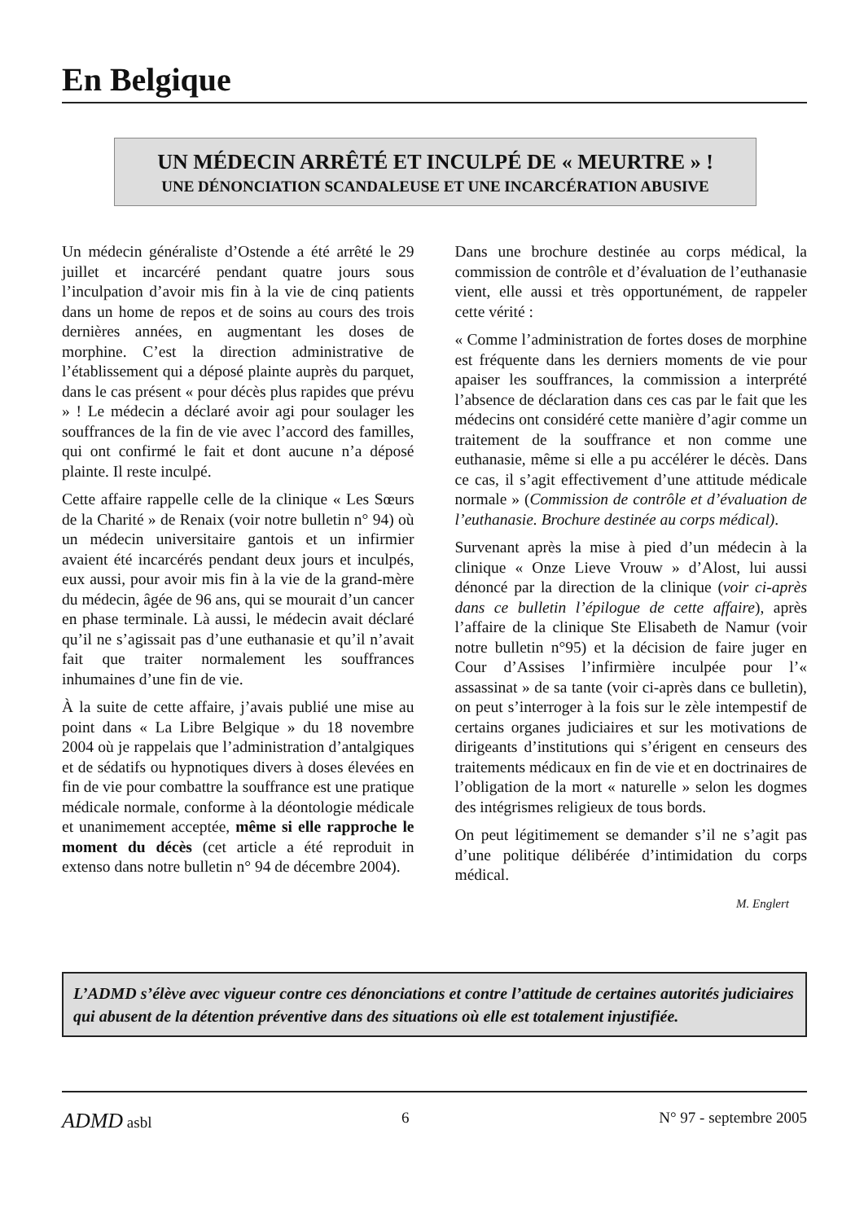En Belgique
UN MÉDECIN ARRÊTÉ ET INCULPÉ DE « MEURTRE » !
UNE DÉNONCIATION SCANDALEUSE ET UNE INCARCÉRATION ABUSIVE
Un médecin généraliste d’Ostende a été arrêté le 29 juillet et incarcéré pendant quatre jours sous l’inculpation d’avoir mis fin à la vie de cinq patients dans un home de repos et de soins au cours des trois dernières années, en augmentant les doses de morphine. C’est la direction administrative de l’établissement qui a déposé plainte auprès du parquet, dans le cas présent « pour décès plus rapides que prévu » ! Le médecin a déclaré avoir agi pour soulager les souffrances de la fin de vie avec l’accord des familles, qui ont confirmé le fait et dont aucune n’a déposé plainte. Il reste inculpé.
Cette affaire rappelle celle de la clinique « Les Sœurs de la Charité » de Renaix (voir notre bulletin n° 94) où un médecin universitaire gantois et un infirmier avaient été incarcérés pendant deux jours et inculpés, eux aussi, pour avoir mis fin à la vie de la grand-mère du médecin, âgée de 96 ans, qui se mourait d’un cancer en phase terminale. Là aussi, le médecin avait déclaré qu’il ne s’agissait pas d’une euthanasie et qu’il n’avait fait que traiter normalement les souffrances inhumaines d’une fin de vie.
À la suite de cette affaire, j’avais publié une mise au point dans « La Libre Belgique » du 18 novembre 2004 où je rappelais que l’administration d’antalgiques et de sédatifs ou hypnotiques divers à doses élevées en fin de vie pour combattre la souffrance est une pratique médicale normale, conforme à la déontologie médicale et unanimement acceptée, même si elle rapproche le moment du décès (cet article a été reproduit in extenso dans notre bulletin n° 94 de décembre 2004).
Dans une brochure destinée au corps médical, la commission de contrôle et d’évaluation de l’euthanasie vient, elle aussi et très opportunément, de rappeler cette vérité :
« Comme l’administration de fortes doses de morphine est fréquente dans les derniers moments de vie pour apaiser les souffrances, la commission a interprété l’absence de déclaration dans ces cas par le fait que les médecins ont considéré cette manière d’agir comme un traitement de la souffrance et non comme une euthanasie, même si elle a pu accélérer le décès. Dans ce cas, il s’agit effectivement d’une attitude médicale normale » (Commission de contrôle et d’évaluation de l’euthanasie. Brochure destinée au corps médical).
Survenant après la mise à pied d’un médecin à la clinique « Onze Lieve Vrouw » d’Alost, lui aussi dénoncé par la direction de la clinique (voir ci-après dans ce bulletin l’épilogue de cette affaire), après l’affaire de la clinique Ste Elisabeth de Namur (voir notre bulletin n°95) et la décision de faire juger en Cour d’Assises l’infirmière inculpée pour l’« assassinat » de sa tante (voir ci-après dans ce bulletin), on peut s’interroger à la fois sur le zèle intempestif de certains organes judiciaires et sur les motivations de dirigeants d’institutions qui s’érigent en censeurs des traitements médicaux en fin de vie et en doctrinaires de l’obligation de la mort « naturelle » selon les dogmes des intégrismes religieux de tous bords.
On peut légitimement se demander s’il ne s’agit pas d’une politique délibérée d’intimidation du corps médical.
M. Englert
L’ADMD s’élève avec vigueur contre ces dénonciations et contre l’attitude de certaines autorités judiciaires qui abusent de la détention préventive dans des situations où elle est totalement injustifiée.
ADMD asbl 6 N° 97 - septembre 2005